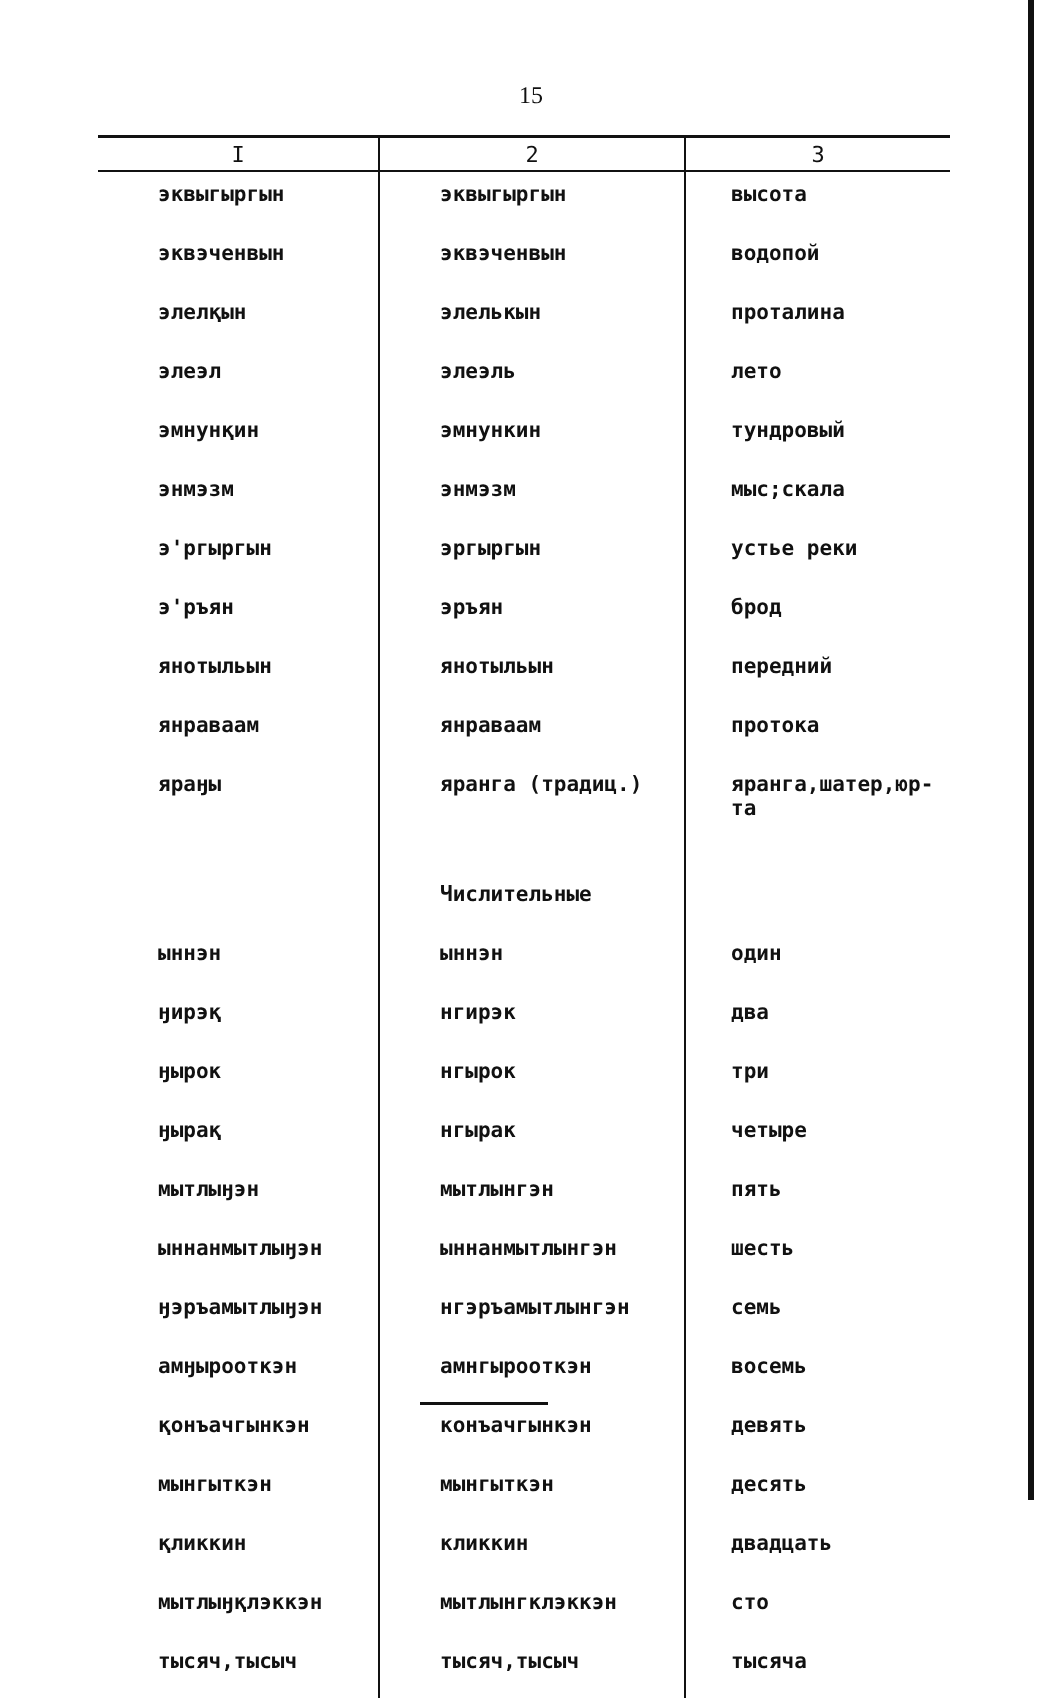15
| I | 2 | 3 |
| --- | --- | --- |
| эквыгыргын | эквыгыргын | высота |
| эквэченвын | эквэченвын | водопой |
| элелқын | элелькын | проталина |
| элеэл | элеэль | лето |
| эмнунқин | эмнункин | тундровый |
| энмэзм | энмэзм | мыс;скала |
| э'ргыргын | эргыргын | устье реки |
| э'ръян | эръян | брод |
| янотыльын | янотыльын | передний |
| янраваам | янраваам | протока |
| яраӈы | яранга (традиц.) | яранга,шатер,юр- та |
| | Числительные | |
| ыннэн | ыннэн | один |
| ӈирэқ | нгирэк | два |
| ӈырок | нгырок | три |
| ӈырақ | нгырак | четыре |
| мытлыӈэн | мытлынгэн | пять |
| ыннанмытлыӈэн | ыннанмытлынгэн | шесть |
| ӈэръамытлыӈэн | нгэръамытлынгэн | семь |
| амӈырооткэн | амнгырооткэн | восемь |
| қонъачгынкэн | конъачгынкэн | девять |
| мынгыткэн | мынгыткэн | десять |
| қликкин | кликкин | двадцать |
| мытлыӈқлэккэн | мытлынгклэккэн | сто |
| тысяч,тысыч | тысяч,тысыч | тысяча |